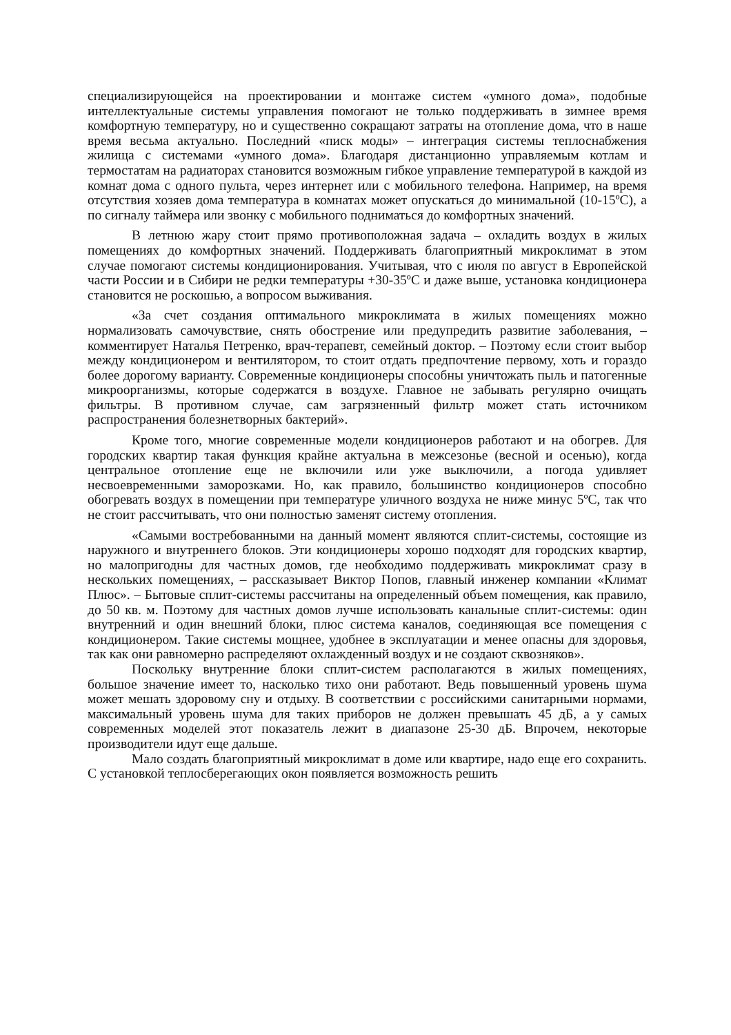специализирующейся на проектировании и монтаже систем «умного дома», подобные интеллектуальные системы управления помогают не только поддерживать в зимнее время комфортную температуру, но и существенно сокращают затраты на отопление дома, что в наше время весьма актуально. Последний «писк моды» – интеграция системы теплоснабжения жилища с системами «умного дома». Благодаря дистанционно управляемым котлам и термостатам на радиаторах становится возможным гибкое управление температурой в каждой из комнат дома с одного пульта, через интернет или с мобильного телефона. Например, на время отсутствия хозяев дома температура в комнатах может опускаться до минимальной (10-15ºС), а по сигналу таймера или звонку с мобильного подниматься до комфортных значений.
В летнюю жару стоит прямо противоположная задача – охладить воздух в жилых помещениях до комфортных значений. Поддерживать благоприятный микроклимат в этом случае помогают системы кондиционирования. Учитывая, что с июля по август в Европейской части России и в Сибири не редки температуры +30-35ºС и даже выше, установка кондиционера становится не роскошью, а вопросом выживания.
«За счет создания оптимального микроклимата в жилых помещениях можно нормализовать самочувствие, снять обострение или предупредить развитие заболевания, – комментирует Наталья Петренко, врач-терапевт, семейный доктор. – Поэтому если стоит выбор между кондиционером и вентилятором, то стоит отдать предпочтение первому, хоть и гораздо более дорогому варианту. Современные кондиционеры способны уничтожать пыль и патогенные микроорганизмы, которые содержатся в воздухе. Главное не забывать регулярно очищать фильтры. В противном случае, сам загрязненный фильтр может стать источником распространения болезнетворных бактерий».
Кроме того, многие современные модели кондиционеров работают и на обогрев. Для городских квартир такая функция крайне актуальна в межсезонье (весной и осенью), когда центральное отопление еще не включили или уже выключили, а погода удивляет несвоевременными заморозками. Но, как правило, большинство кондиционеров способно обогревать воздух в помещении при температуре уличного воздуха не ниже минус 5ºС, так что не стоит рассчитывать, что они полностью заменят систему отопления.
«Самыми востребованными на данный момент являются сплит-системы, состоящие из наружного и внутреннего блоков. Эти кондиционеры хорошо подходят для городских квартир, но малопригодны для частных домов, где необходимо поддерживать микроклимат сразу в нескольких помещениях, – рассказывает Виктор Попов, главный инженер компании «Климат Плюс». – Бытовые сплит-системы рассчитаны на определенный объем помещения, как правило, до 50 кв. м. Поэтому для частных домов лучше использовать канальные сплит-системы: один внутренний и один внешний блоки, плюс система каналов, соединяющая все помещения с кондиционером. Такие системы мощнее, удобнее в эксплуатации и менее опасны для здоровья, так как они равномерно распределяют охлажденный воздух и не создают сквозняков».
Поскольку внутренние блоки сплит-систем располагаются в жилых помещениях, большое значение имеет то, насколько тихо они работают. Ведь повышенный уровень шума может мешать здоровому сну и отдыху. В соответствии с российскими санитарными нормами, максимальный уровень шума для таких приборов не должен превышать 45 дБ, а у самых современных моделей этот показатель лежит в диапазоне 25-30 дБ. Впрочем, некоторые производители идут еще дальше.
Мало создать благоприятный микроклимат в доме или квартире, надо еще его сохранить. С установкой теплосберегающих окон появляется возможность решить